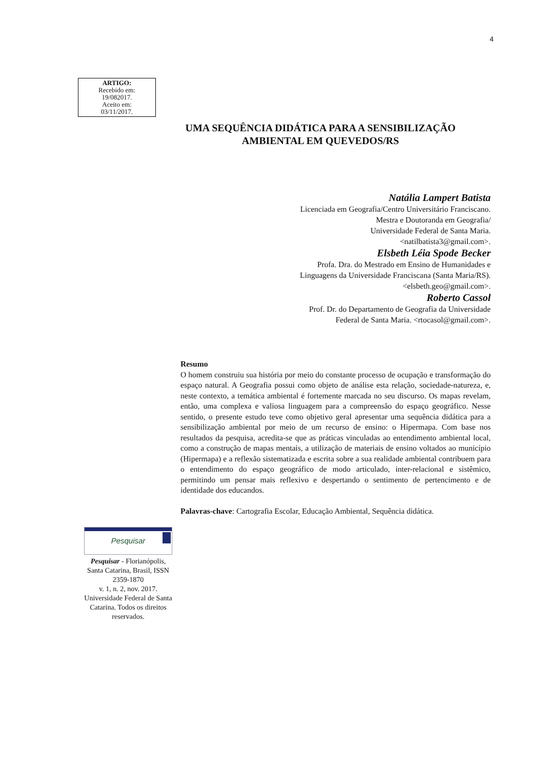4
ARTIGO:
Recebido em:
19/082017.
Aceito em:
03/11/2017.
UMA SEQUÊNCIA DIDÁTICA PARA A SENSIBILIZAÇÃO
AMBIENTAL EM QUEVEDOS/RS
Natália Lampert Batista
Licenciada em Geografia/Centro Universitário Franciscano.
Mestra e Doutoranda em Geografia/
Universidade Federal de Santa Maria.
<natilbatista3@gmail.com>.
Elsbeth Léia Spode Becker
Profa. Dra. do Mestrado em Ensino de Humanidades e
Linguagens da Universidade Franciscana (Santa Maria/RS).
<elsbeth.geo@gmail.com>.
Roberto Cassol
Prof. Dr. do Departamento de Geografia da Universidade
Federal de Santa Maria. <rtocasol@gmail.com>.
Resumo
O homem construiu sua história por meio do constante processo de ocupação e transformação do espaço natural. A Geografia possui como objeto de análise esta relação, sociedade-natureza, e, neste contexto, a temática ambiental é fortemente marcada no seu discurso. Os mapas revelam, então, uma complexa e valiosa linguagem para a compreensão do espaço geográfico. Nesse sentido, o presente estudo teve como objetivo geral apresentar uma sequência didática para a sensibilização ambiental por meio de um recurso de ensino: o Hipermapa. Com base nos resultados da pesquisa, acredita-se que as práticas vinculadas ao entendimento ambiental local, como a construção de mapas mentais, a utilização de materiais de ensino voltados ao município (Hipermapa) e a reflexão sistematizada e escrita sobre a sua realidade ambiental contribuem para o entendimento do espaço geográfico de modo articulado, inter-relacional e sistêmico, permitindo um pensar mais reflexivo e despertando o sentimento de pertencimento e de identidade dos educandos.
Palavras-chave: Cartografia Escolar, Educação Ambiental, Sequência didática.
Pesquisar
Pesquisar - Florianópolis, Santa Catarina, Brasil, ISSN 2359-1870
v. 1, n. 2, nov. 2017. Universidade Federal de Santa Catarina. Todos os direitos reservados.